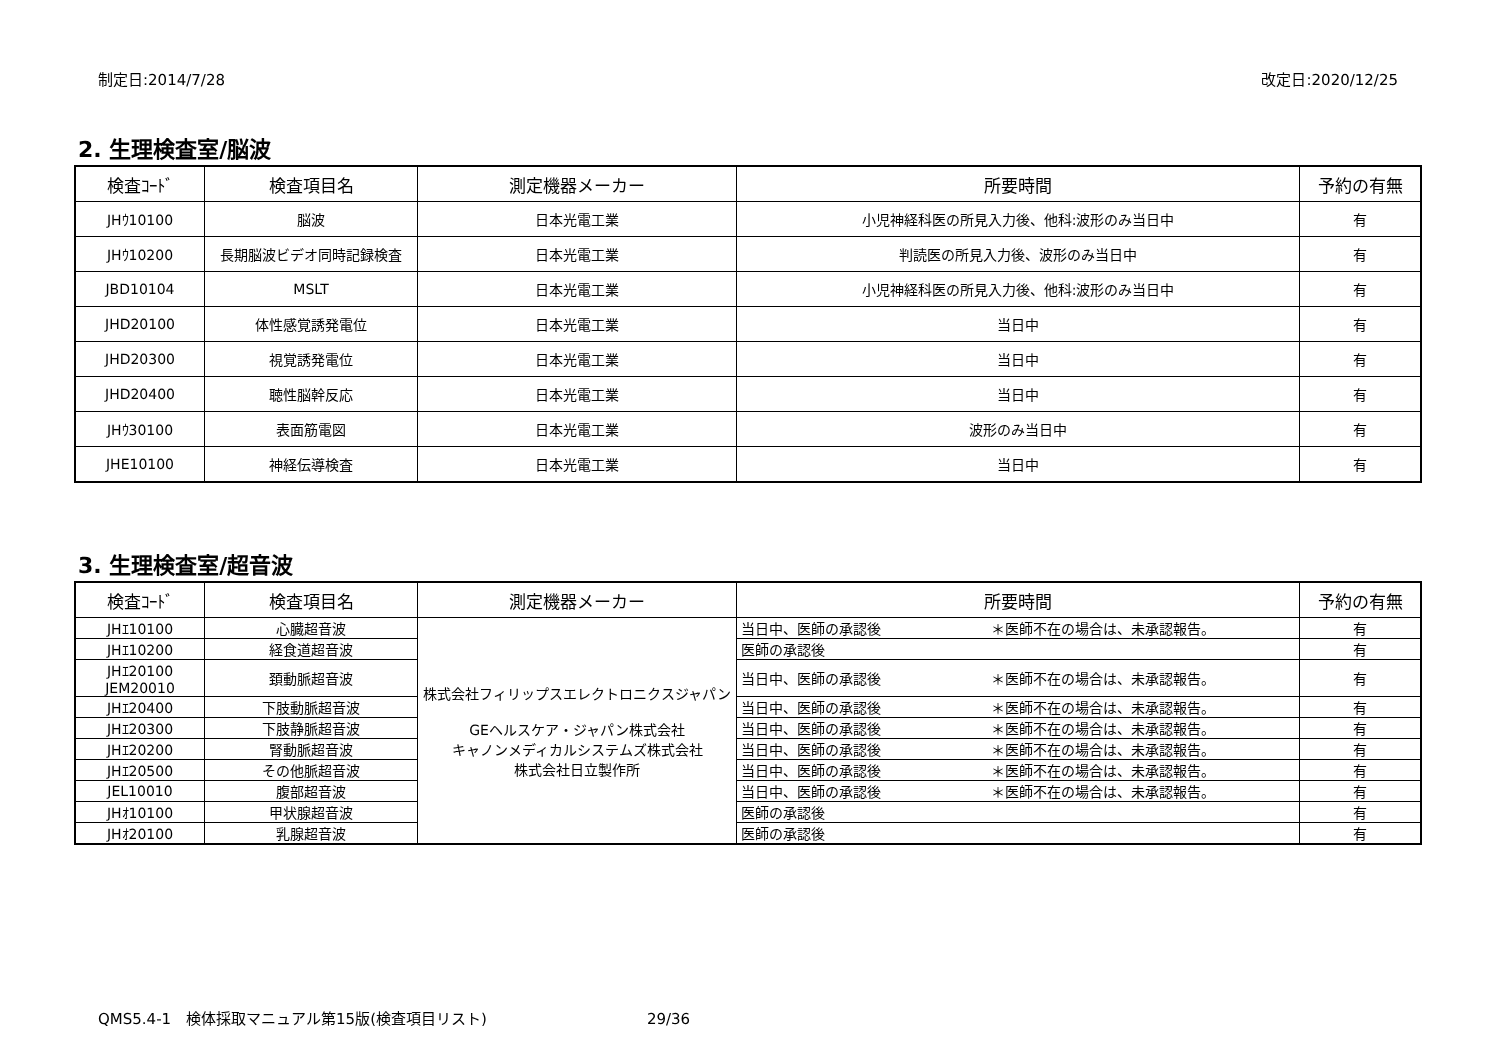制定日:2014/7/28 改定日:2020/12/25
2. 生理検査室/脳波
| 検査ｺｰﾄﾞ | 検査項目名 | 測定機器メーカー | 所要時間 | 予約の有無 |
| --- | --- | --- | --- | --- |
| JHｳ10100 | 脳波 | 日本光電工業 | 小児神経科医の所見入力後、他科:波形のみ当日中 | 有 |
| JHｳ10200 | 長期脳波ビデオ同時記録検査 | 日本光電工業 | 判読医の所見入力後、波形のみ当日中 | 有 |
| JBD10104 | MSLT | 日本光電工業 | 小児神経科医の所見入力後、他科:波形のみ当日中 | 有 |
| JHD20100 | 体性感覚誘発電位 | 日本光電工業 | 当日中 | 有 |
| JHD20300 | 視覚誘発電位 | 日本光電工業 | 当日中 | 有 |
| JHD20400 | 聴性脳幹反応 | 日本光電工業 | 当日中 | 有 |
| JHｳ30100 | 表面筋電図 | 日本光電工業 | 波形のみ当日中 | 有 |
| JHE10100 | 神経伝導検査 | 日本光電工業 | 当日中 | 有 |
3. 生理検査室/超音波
| 検査ｺｰﾄﾞ | 検査項目名 | 測定機器メーカー | 所要時間 | 予約の有無 |
| --- | --- | --- | --- | --- |
| JHｴ10100 | 心臓超音波 | 株式会社フィリップスエレクトロニクスジャパン GEヘルスケア・ジャパン株式会社 キャノンメディカルシステムズ株式会社 株式会社日立製作所 | 当日中、医師の承認後 ＊医師不在の場合は、未承認報告。 | 有 |
| JHｴ10200 | 経食道超音波 | | 医師の承認後 | 有 |
| JHｴ20100 JEM20010 | 頚動脈超音波 | | 当日中、医師の承認後 ＊医師不在の場合は、未承認報告。 | 有 |
| JHｴ20400 | 下肢動脈超音波 | | 当日中、医師の承認後 ＊医師不在の場合は、未承認報告。 | 有 |
| JHｴ20300 | 下肢静脈超音波 | | 当日中、医師の承認後 ＊医師不在の場合は、未承認報告。 | 有 |
| JHｴ20200 | 腎動脈超音波 | | 当日中、医師の承認後 ＊医師不在の場合は、未承認報告。 | 有 |
| JHｴ20500 | その他脈超音波 | | 当日中、医師の承認後 ＊医師不在の場合は、未承認報告。 | 有 |
| JEL10010 | 腹部超音波 | | 当日中、医師の承認後 ＊医師不在の場合は、未承認報告。 | 有 |
| JHｵ10100 | 甲状腺超音波 | | 医師の承認後 | 有 |
| JHｵ20100 | 乳腺超音波 | | 医師の承認後 | 有 |
QMS5.4-1　検体採取マニュアル第15版(検査項目リスト) 29/36